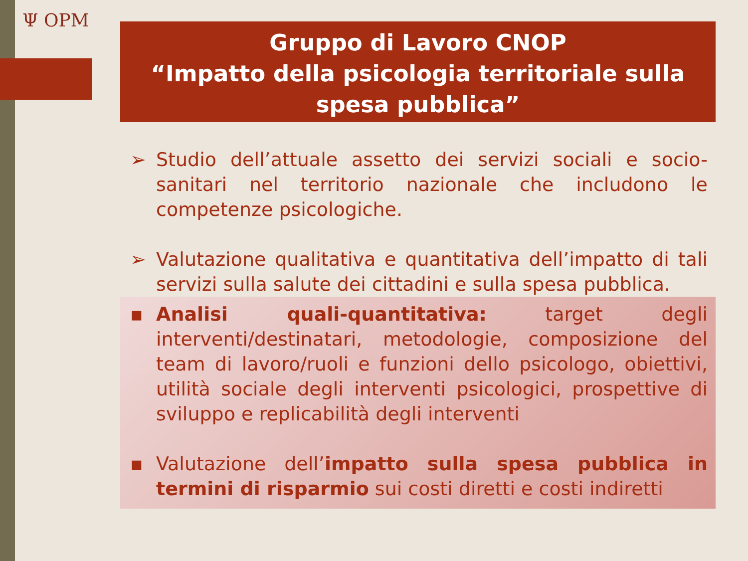Ψ OPM
Gruppo di Lavoro CNOP
“Impatto della psicologia territoriale sulla spesa pubblica”
➢ Studio dell’attuale assetto dei servizi sociali e socio-sanitari nel territorio nazionale che includono le competenze psicologiche.
➢ Valutazione qualitativa e quantitativa dell’impatto di tali servizi sulla salute dei cittadini e sulla spesa pubblica.
▪ Analisi quali-quantitativa: target degli interventi/destinatari, metodologie, composizione del team di lavoro/ruoli e funzioni dello psicologo, obiettivi, utilità sociale degli interventi psicologici, prospettive di sviluppo e replicabilità degli interventi
▪ Valutazione dell’impatto sulla spesa pubblica in termini di risparmio sui costi diretti e costi indiretti